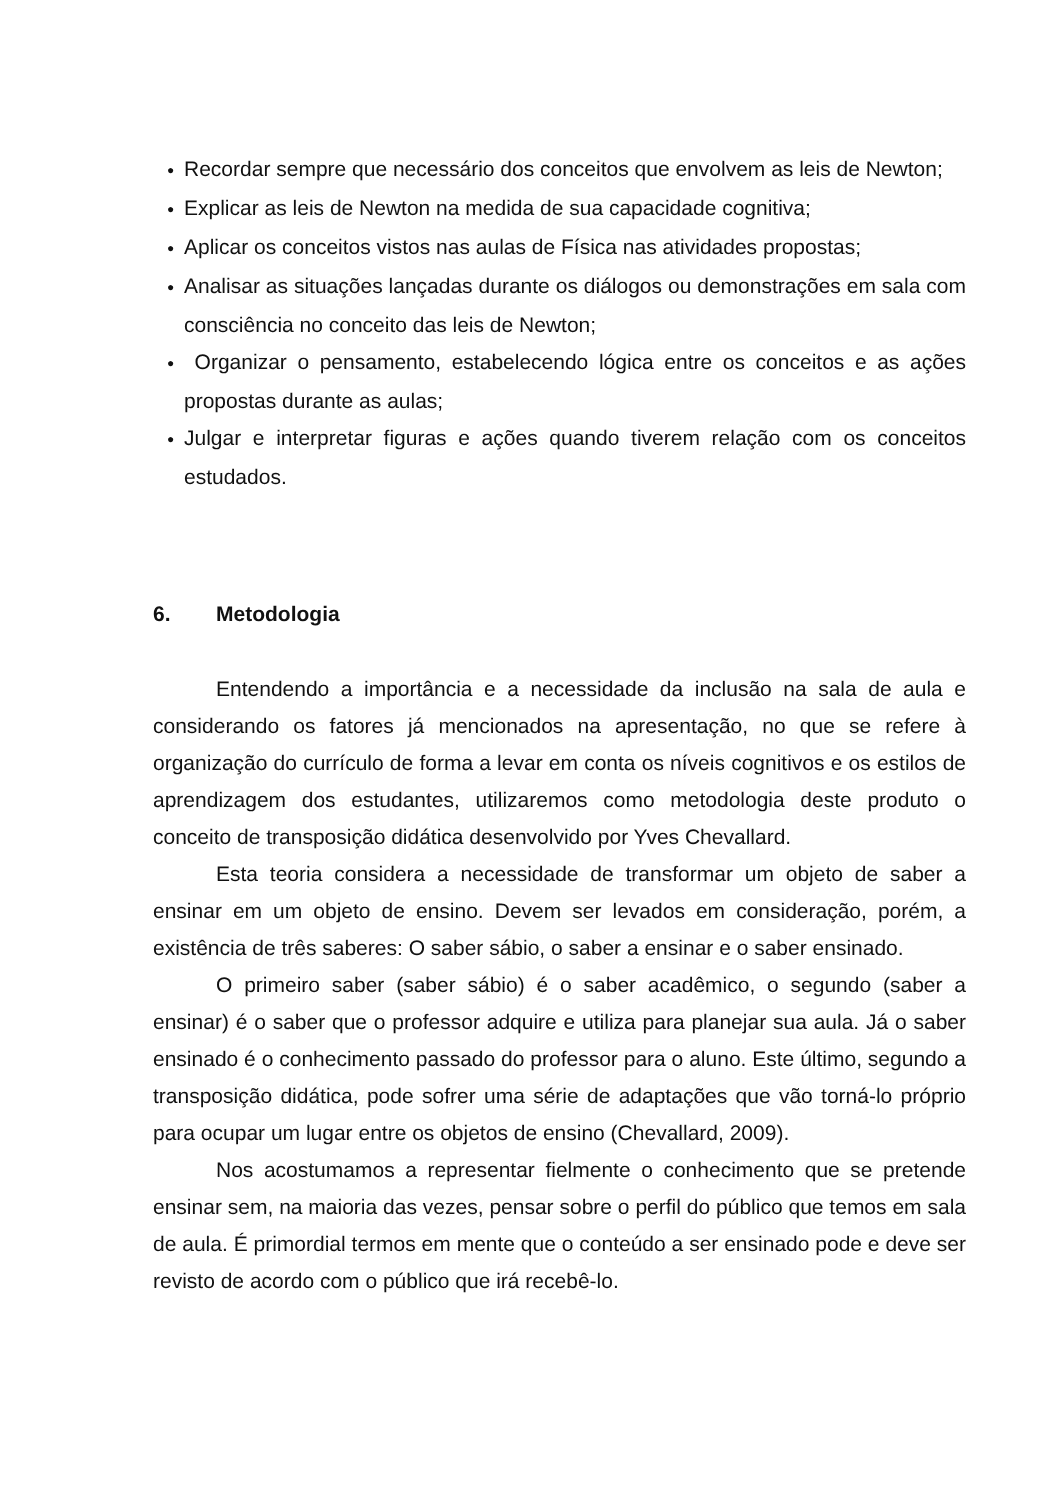● Recordar sempre que necessário dos conceitos que envolvem as leis de Newton;
● Explicar as leis de Newton na medida de sua capacidade cognitiva;
● Aplicar os conceitos vistos nas aulas de Física nas atividades propostas;
● Analisar as situações lançadas durante os diálogos ou demonstrações em sala com consciência no conceito das leis de Newton;
● Organizar o pensamento, estabelecendo lógica entre os conceitos e as ações propostas durante as aulas;
● Julgar e interpretar figuras e ações quando tiverem relação com os conceitos estudados.
6. Metodologia
Entendendo a importância e a necessidade da inclusão na sala de aula e considerando os fatores já mencionados na apresentação, no que se refere à organização do currículo de forma a levar em conta os níveis cognitivos e os estilos de aprendizagem dos estudantes, utilizaremos como metodologia deste produto o conceito de transposição didática desenvolvido por Yves Chevallard.
Esta teoria considera a necessidade de transformar um objeto de saber a ensinar em um objeto de ensino. Devem ser levados em consideração, porém, a existência de três saberes: O saber sábio, o saber a ensinar e o saber ensinado.
O primeiro saber (saber sábio) é o saber acadêmico, o segundo (saber a ensinar) é o saber que o professor adquire e utiliza para planejar sua aula. Já o saber ensinado é o conhecimento passado do professor para o aluno. Este último, segundo a transposição didática, pode sofrer uma série de adaptações que vão torná-lo próprio para ocupar um lugar entre os objetos de ensino (Chevallard, 2009).
Nos acostumamos a representar fielmente o conhecimento que se pretende ensinar sem, na maioria das vezes, pensar sobre o perfil do público que temos em sala de aula. É primordial termos em mente que o conteúdo a ser ensinado pode e deve ser revisto de acordo com o público que irá recebê-lo.